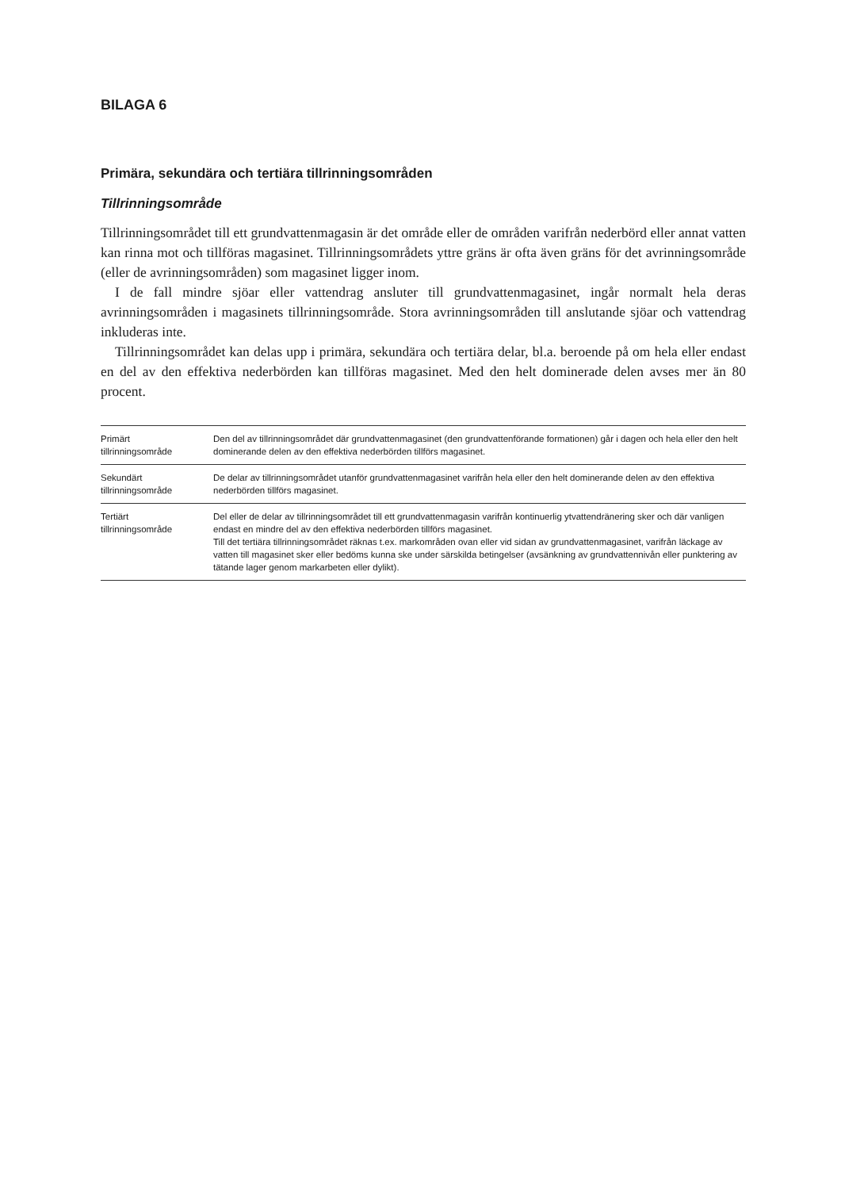BILAGA 6
Primära, sekundära och tertiära tillrinningsområden
Tillrinningsområde
Tillrinningsområdet till ett grundvattenmagasin är det område eller de områden varifrån nederbörd eller annat vatten kan rinna mot och tillföras magasinet. Tillrinningsområdets yttre gräns är ofta även gräns för det avrinningsområde (eller de avrinningsområden) som magasinet ligger inom.
I de fall mindre sjöar eller vattendrag ansluter till grundvattenmagasinet, ingår normalt hela deras avrinningsområden i magasinets tillrinningsområde. Stora avrinningsområden till anslutande sjöar och vattendrag inkluderas inte.
Tillrinningsområdet kan delas upp i primära, sekundära och tertiära delar, bl.a. beroende på om hela eller endast en del av den effektiva nederbörden kan tillföras magasinet. Med den helt dominerade delen avses mer än 80 procent.
| Primärt tillrinningsområde | Den del av tillrinningsområdet där grundvattenmagasinet (den grundvattenförande formationen) går i dagen och hela eller den helt dominerande delen av den effektiva nederbörden tillförs magasinet. |
| Sekundärt tillrinningsområde | De delar av tillrinningsområdet utanför grundvattenmagasinet varifrån hela eller den helt dominerande delen av den effektiva nederbörden tillförs magasinet. |
| Tertiärt tillrinningsområde | Del eller de delar av tillrinningsområdet till ett grundvattenmagasin varifrån kontinuerlig ytvattendränering sker och där vanligen endast en mindre del av den effektiva nederbörden tillförs magasinet. Till det tertiära tillrinningsområdet räknas t.ex. markområden ovan eller vid sidan av grundvattenmagasinet, varifrån läckage av vatten till magasinet sker eller bedöms kunna ske under särskilda betingelser (avsänkning av grundvattennivån eller punktering av tätande lager genom markarbeten eller dylikt). |